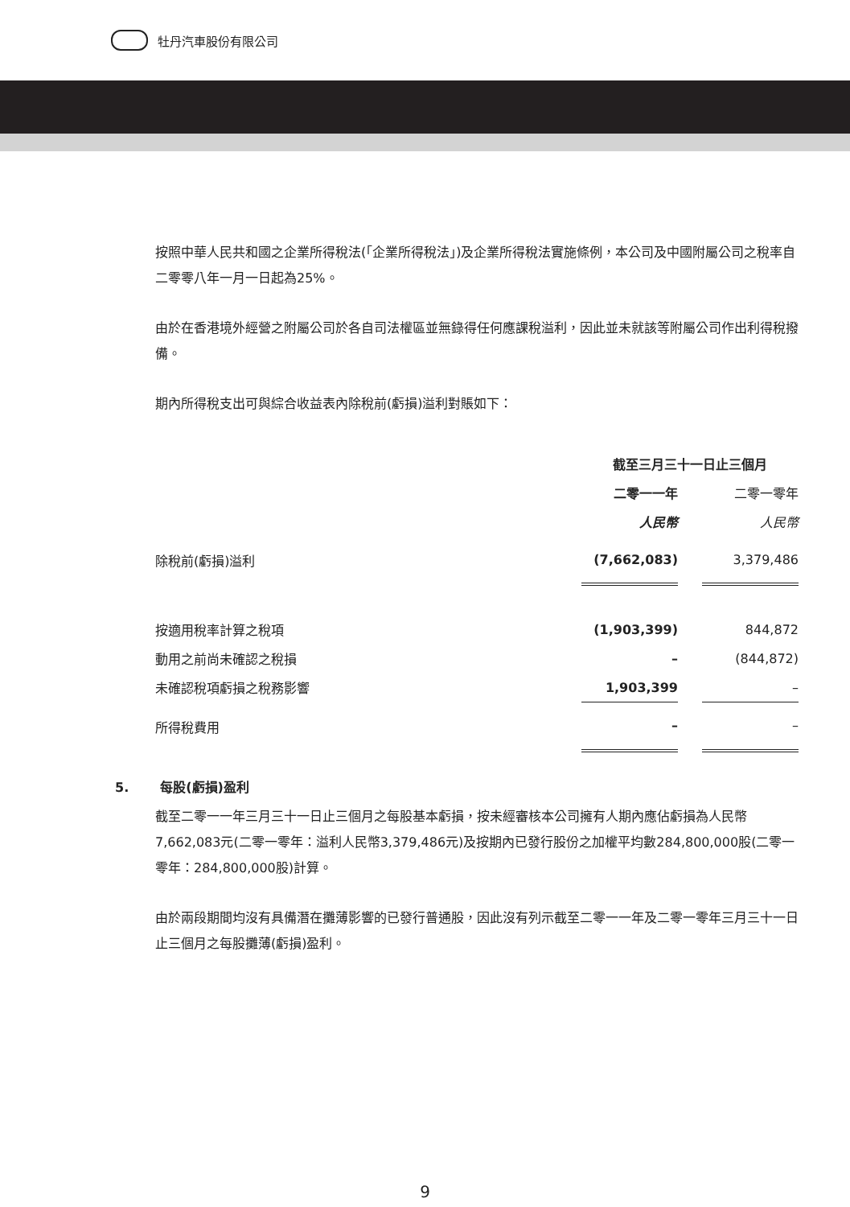牡丹汽車股份有限公司
按照中華人民共和國之企業所得稅法(「企業所得稅法」)及企業所得稅法實施條例，本公司及中國附屬公司之稅率自二零零八年一月一日起為25%。
由於在香港境外經營之附屬公司於各自司法權區並無錄得任何應課稅溢利，因此並未就該等附屬公司作出利得稅撥備。
期內所得稅支出可與綜合收益表內除稅前(虧損)溢利對賬如下：
| | 截至三月三十一日止三個月 | | |
| | 二零一一年 | | 二零一零年 |
| | 人民幣 | | 人民幣 |
| 除稅前(虧損)溢利 | (7,662,083) | | 3,379,486 |
| 按適用稅率計算之稅項 | (1,903,399) | | 844,872 |
| 動用之前尚未確認之稅損 | – | | (844,872) |
| 未確認稅項虧損之稅務影響 | 1,903,399 | | – |
| 所得稅費用 | – | | – |
5. 每股(虧損)盈利
截至二零一一年三月三十一日止三個月之每股基本虧損，按未經審核本公司擁有人期內應佔虧損為人民幣7,662,083元(二零一零年：溢利人民幣3,379,486元)及按期內已發行股份之加權平均數284,800,000股(二零一零年：284,800,000股)計算。
由於兩段期間均沒有具備潛在攤薄影響的已發行普通股，因此沒有列示截至二零一一年及二零一零年三月三十一日止三個月之每股攤薄(虧損)盈利。
9